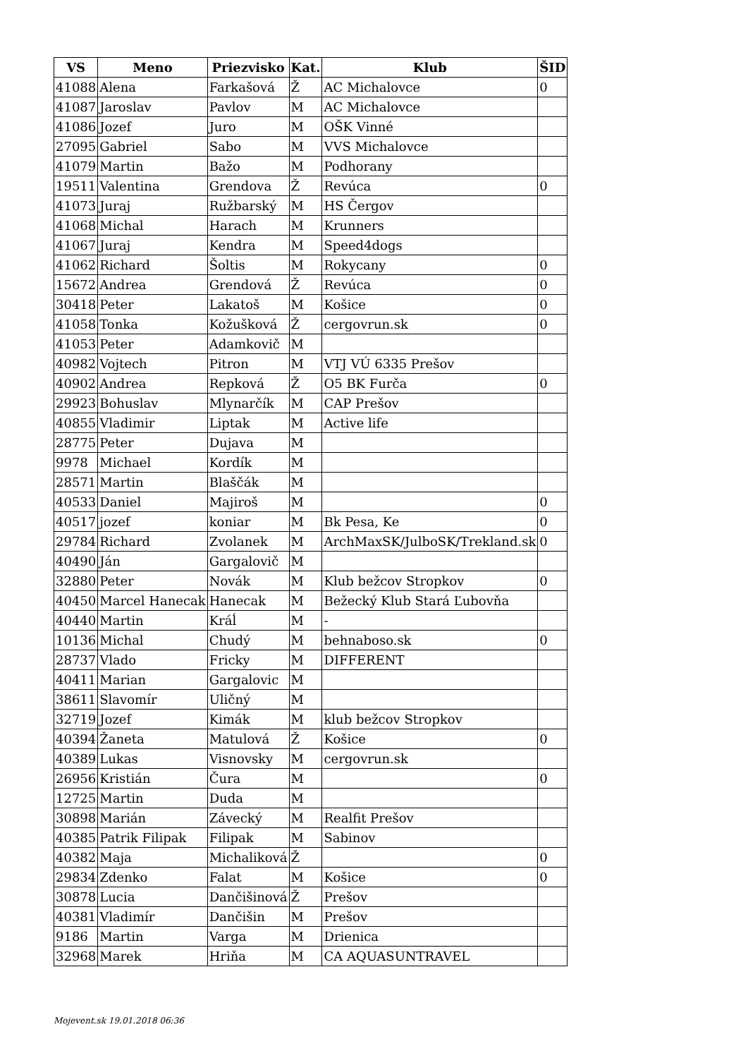| VS | Meno | Priezvisko | Kat. | Klub | ŠID |
| --- | --- | --- | --- | --- | --- |
| 41088 | Alena | Farkašová | Ž | AC Michalovce | 0 |
| 41087 | Jaroslav | Pavlov | M | AC Michalovce | |
| 41086 | Jozef | Juro | M | OŠK Vinné | |
| 27095 | Gabriel | Sabo | M | VVS Michalovce | |
| 41079 | Martin | Bažo | M | Podhorany | |
| 19511 | Valentina | Grendova | Ž | Revúca | 0 |
| 41073 | Juraj | Ružbarský | M | HS Čergov | |
| 41068 | Michal | Harach | M | Krunners | |
| 41067 | Juraj | Kendra | M | Speed4dogs | |
| 41062 | Richard | Šoltis | M | Rokycany | 0 |
| 15672 | Andrea | Grendová | Ž | Revúca | 0 |
| 30418 | Peter | Lakatoš | M | Košice | 0 |
| 41058 | Tonka | Kožušková | Ž | cergovrun.sk | 0 |
| 41053 | Peter | Adamkovič | M | | |
| 40982 | Vojtech | Pitron | M | VTJ VÚ 6335 Prešov | |
| 40902 | Andrea | Repková | Ž | O5 BK Furča | 0 |
| 29923 | Bohuslav | Mlynarčík | M | CAP Prešov | |
| 40855 | Vladimir | Liptak | M | Active life | |
| 28775 | Peter | Dujava | M | | |
| 9978 | Michael | Kordík | M | | |
| 28571 | Martin | Blaščák | M | | |
| 40533 | Daniel | Majiroš | M | | 0 |
| 40517 | jozef | koniar | M | Bk Pesa, Ke | 0 |
| 29784 | Richard | Zvolanek | M | ArchMaxSK/JulboSK/Trekland.sk | 0 |
| 40490 | Ján | Gargalovič | M | | |
| 32880 | Peter | Novák | M | Klub bežcov Stropkov | 0 |
| 40450 | Marcel Hanecak | Hanecak | M | Bežecký Klub Stará Ľubovňa | |
| 40440 | Martin | Kráĺ | M | - | |
| 10136 | Michal | Chudý | M | behnaboso.sk | 0 |
| 28737 | Vlado | Fricky | M | DIFFERENT | |
| 40411 | Marian | Gargalovic | M | | |
| 38611 | Slavomír | Uličný | M | | |
| 32719 | Jozef | Kimák | M | klub bežcov Stropkov | |
| 40394 | Žaneta | Matulová | Ž | Košice | 0 |
| 40389 | Lukas | Visnovsky | M | cergovrun.sk | |
| 26956 | Kristián | Čura | M | | 0 |
| 12725 | Martin | Duda | M | | |
| 30898 | Marián | Závecký | M | Realfit Prešov | |
| 40385 | Patrik Filipak | Filipak | M | Sabinov | |
| 40382 | Maja | Michaliková | Ž | | 0 |
| 29834 | Zdenko | Falat | M | Košice | 0 |
| 30878 | Lucia | Dančišinová | Ž | Prešov | |
| 40381 | Vladimír | Dančišin | M | Prešov | |
| 9186 | Martin | Varga | M | Drienica | |
| 32968 | Marek | Hriňa | M | CA AQUASUNTRAVEL | |
Mojevent.sk 19.01.2018 06:36